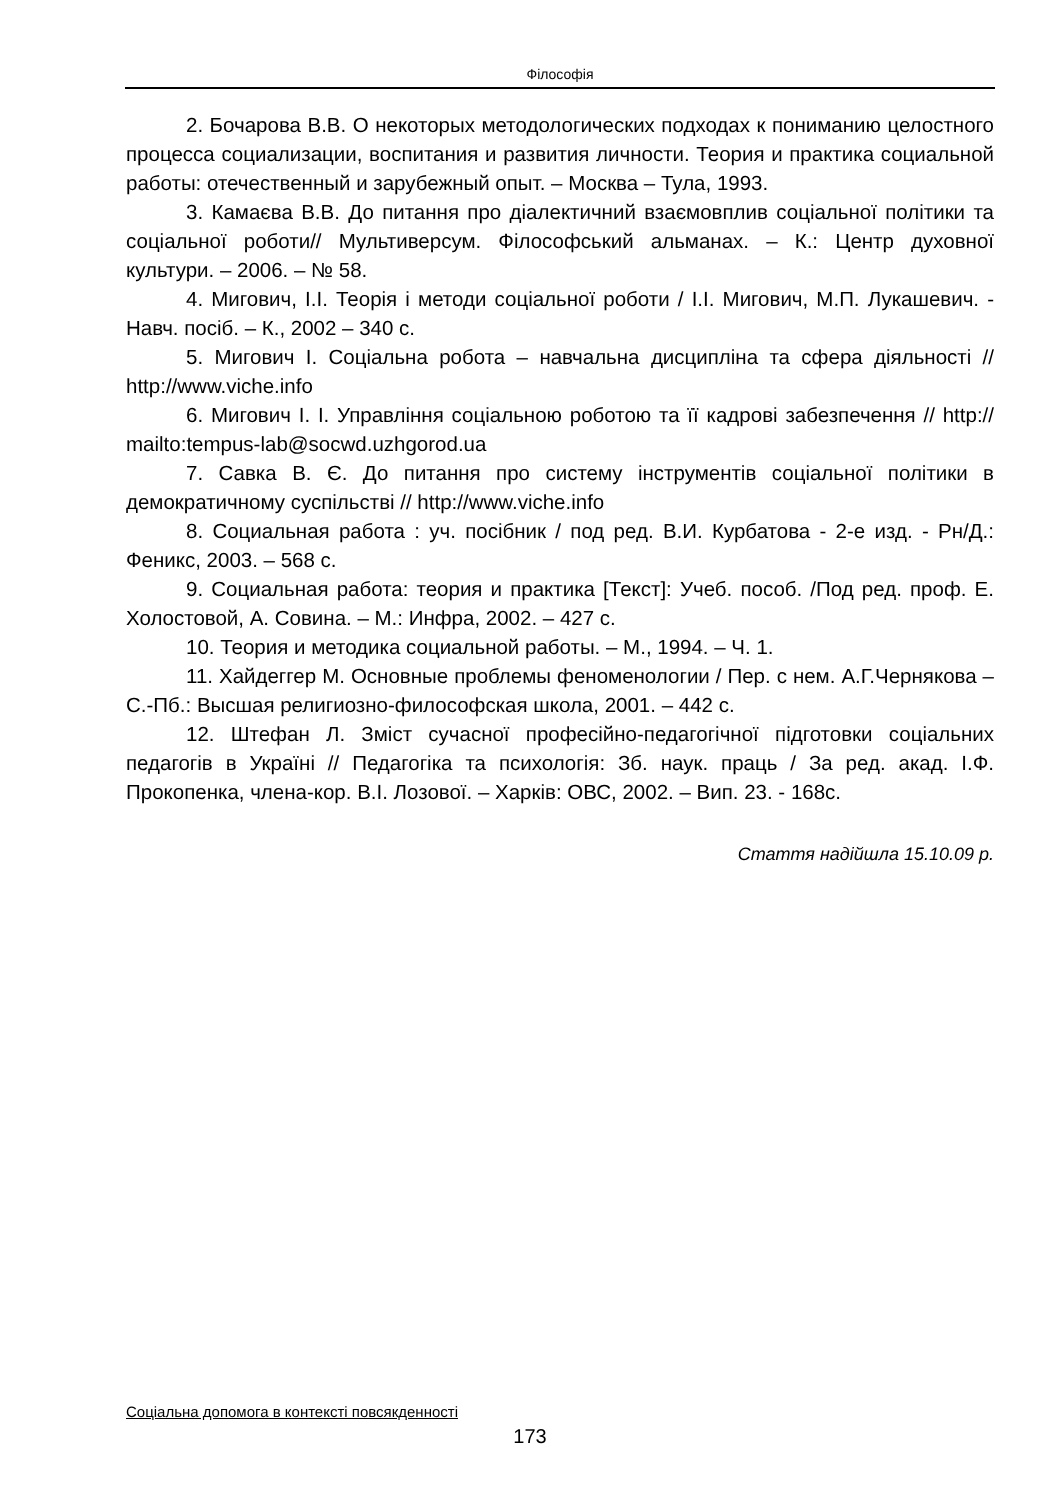Філософія
2. Бочарова В.В. О некоторых методологических подходах к пониманию целостного процесса социализации, воспитания и развития личности. Теория и практика социальной работы: отечественный и зарубежный опыт. – Москва – Тула, 1993.
3. Камаєва В.В. До питання про діалектичний взаємовплив соціальної політики та соціальної роботи// Мультиверсум. Філософський альманах. – К.: Центр духовної культури. – 2006. – № 58.
4. Мигович, І.І. Теорія і методи соціальної роботи / І.І. Мигович, М.П. Лукашевич. - Навч. посіб. – К., 2002 – 340 с.
5. Мигович І. Соціальна робота – навчальна дисципліна та сфера діяльності // http://www.viche.info
6. Мигович І. І. Управління соціальною роботою та її кадрові забезпечення // http:// mailto:tempus-lab@socwd.uzhgorod.ua
7. Савка В. Є. До питання про систему інструментів соціальної політики в демократичному суспільстві // http://www.viche.info
8. Социальная работа : уч. посібник / под ред. В.И. Курбатова - 2-е изд. - Рн/Д.: Феникс, 2003. – 568 с.
9. Социальная работа: теория и практика [Текст]: Учеб. пособ. /Под ред. проф. Е. Холостовой, А. Совина. – М.: Инфра, 2002. – 427 с.
10. Теория и методика социальной работы. – М., 1994. – Ч. 1.
11. Хайдеггер М. Основные проблемы феноменологии / Пер. с нем. А.Г.Чернякова – С.-Пб.: Высшая религиозно-философская школа, 2001. – 442 с.
12. Штефан Л. Зміст сучасної професійно-педагогічної підготовки соціальних педагогів в Україні // Педагогіка та психологія: Зб. наук. праць / За ред. акад. І.Ф. Прокопенка, члена-кор. В.І. Лозової. – Харків: ОВС, 2002. – Вип. 23. - 168с.
Стаття надійшла 15.10.09 р.
Соціальна допомога в контексті повсякденності
173